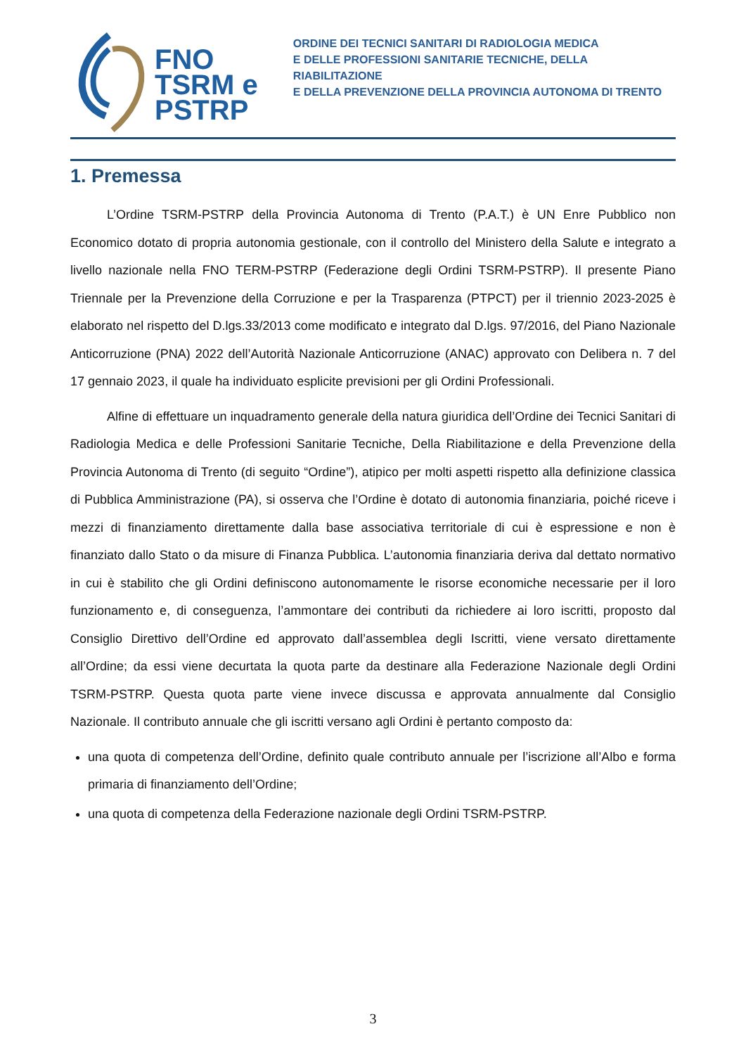FNO
TSRM e
PSTRP
ORDINE DEI TECNICI SANITARI DI RADIOLOGIA MEDICA
E DELLE PROFESSIONI SANITARIE TECNICHE, DELLA RIABILITAZIONE
E DELLA PREVENZIONE DELLA PROVINCIA AUTONOMA DI TRENTO
1. Premessa
L’Ordine TSRM-PSTRP della Provincia Autonoma di Trento (P.A.T.) è UN Enre Pubblico non Economico dotato di propria autonomia gestionale, con il controllo del Ministero della Salute e integrato a livello nazionale nella FNO TERM-PSTRP (Federazione degli Ordini TSRM-PSTRP). Il presente Piano Triennale per la Prevenzione della Corruzione e per la Trasparenza (PTPCT) per il triennio 2023-2025 è elaborato nel rispetto del D.lgs.33/2013 come modificato e integrato dal D.lgs. 97/2016, del Piano Nazionale Anticorruzione (PNA) 2022 dell’Autorità Nazionale Anticorruzione (ANAC) approvato con Delibera n. 7 del 17 gennaio 2023, il quale ha individuato esplicite previsioni per gli Ordini Professionali.
Alfine di effettuare un inquadramento generale della natura giuridica dell’Ordine dei Tecnici Sanitari di Radiologia Medica e delle Professioni Sanitarie Tecniche, Della Riabilitazione e della Prevenzione della Provincia Autonoma di Trento (di seguito “Ordine”), atipico per molti aspetti rispetto alla definizione classica di Pubblica Amministrazione (PA), si osserva che l’Ordine è dotato di autonomia finanziaria, poiché riceve i mezzi di finanziamento direttamente dalla base associativa territoriale di cui è espressione e non è finanziato dallo Stato o da misure di Finanza Pubblica. L’autonomia finanziaria deriva dal dettato normativo in cui è stabilito che gli Ordini definiscono autonomamente le risorse economiche necessarie per il loro funzionamento e, di conseguenza, l’ammontare dei contributi da richiedere ai loro iscritti, proposto dal Consiglio Direttivo dell’Ordine ed approvato dall’assemblea degli Iscritti, viene versato direttamente all’Ordine; da essi viene decurtata la quota parte da destinare alla Federazione Nazionale degli Ordini TSRM-PSTRP. Questa quota parte viene invece discussa e approvata annualmente dal Consiglio Nazionale. Il contributo annuale che gli iscritti versano agli Ordini è pertanto composto da:
una quota di competenza dell’Ordine, definito quale contributo annuale per l’iscrizione all’Albo e forma primaria di finanziamento dell’Ordine;
una quota di competenza della Federazione nazionale degli Ordini TSRM-PSTRP.
3